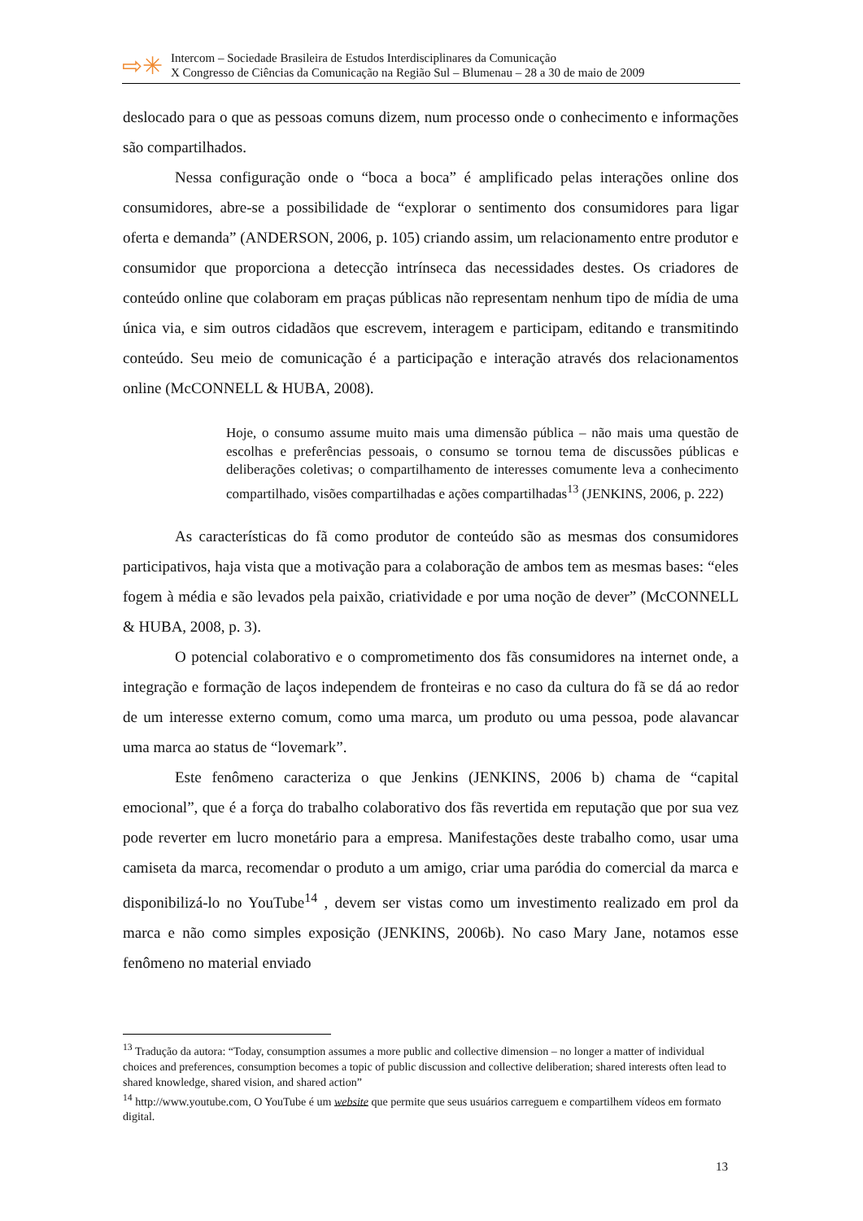⇨✳
Intercom – Sociedade Brasileira de Estudos Interdisciplinares da Comunicação
X Congresso de Ciências da Comunicação na Região Sul – Blumenau – 28 a 30 de maio de 2009
deslocado para o que as pessoas comuns dizem, num processo onde o conhecimento e informações são compartilhados.
Nessa configuração onde o “boca a boca” é amplificado pelas interações online dos consumidores, abre-se a possibilidade de “explorar o sentimento dos consumidores para ligar oferta e demanda” (ANDERSON, 2006, p. 105) criando assim, um relacionamento entre produtor e consumidor que proporciona a detecção intrínseca das necessidades destes. Os criadores de conteúdo online que colaboram em praças públicas não representam nenhum tipo de mídia de uma única via, e sim outros cidadãos que escrevem, interagem e participam, editando e transmitindo conteúdo. Seu meio de comunicação é a participação e interação através dos relacionamentos online (McCONNELL & HUBA, 2008).
Hoje, o consumo assume muito mais uma dimensão pública – não mais uma questão de escolhas e preferências pessoais, o consumo se tornou tema de discussões públicas e deliberações coletivas; o compartilhamento de interesses comumente leva a conhecimento compartilhado, visões compartilhadas e ações compartilhadas<sup>13</sup> (JENKINS, 2006, p. 222)
As características do fã como produtor de conteúdo são as mesmas dos consumidores participativos, haja vista que a motivação para a colaboração de ambos tem as mesmas bases: “eles fogem à média e são levados pela paixão, criatividade e por uma noção de dever” (McCONNELL & HUBA, 2008, p. 3).
O potencial colaborativo e o comprometimento dos fãs consumidores na internet onde, a integração e formação de laços independem de fronteiras e no caso da cultura do fã se dá ao redor de um interesse externo comum, como uma marca, um produto ou uma pessoa, pode alavancar uma marca ao status de “lovemark”.
Este fenômeno caracteriza o que Jenkins (JENKINS, 2006 b) chama de “capital emocional”, que é a força do trabalho colaborativo dos fãs revertida em reputação que por sua vez pode reverter em lucro monetário para a empresa. Manifestações deste trabalho como, usar uma camiseta da marca, recomendar o produto a um amigo, criar uma paródia do comercial da marca e disponibilizá-lo no YouTube<sup>14</sup> , devem ser vistas como um investimento realizado em prol da marca e não como simples exposição (JENKINS, 2006b). No caso Mary Jane, notamos esse fenômeno no material enviado
<sup>13</sup> Tradução da autora: “Today, consumption assumes a more public and collective dimension – no longer a matter of individual choices and preferences, consumption becomes a topic of public discussion and collective deliberation; shared interests often lead to shared knowledge, shared vision, and shared action”
<sup>14</sup> http://www.youtube.com, O YouTube é um website que permite que seus usuários carreguem e compartilhem vídeos em formato digital.
13